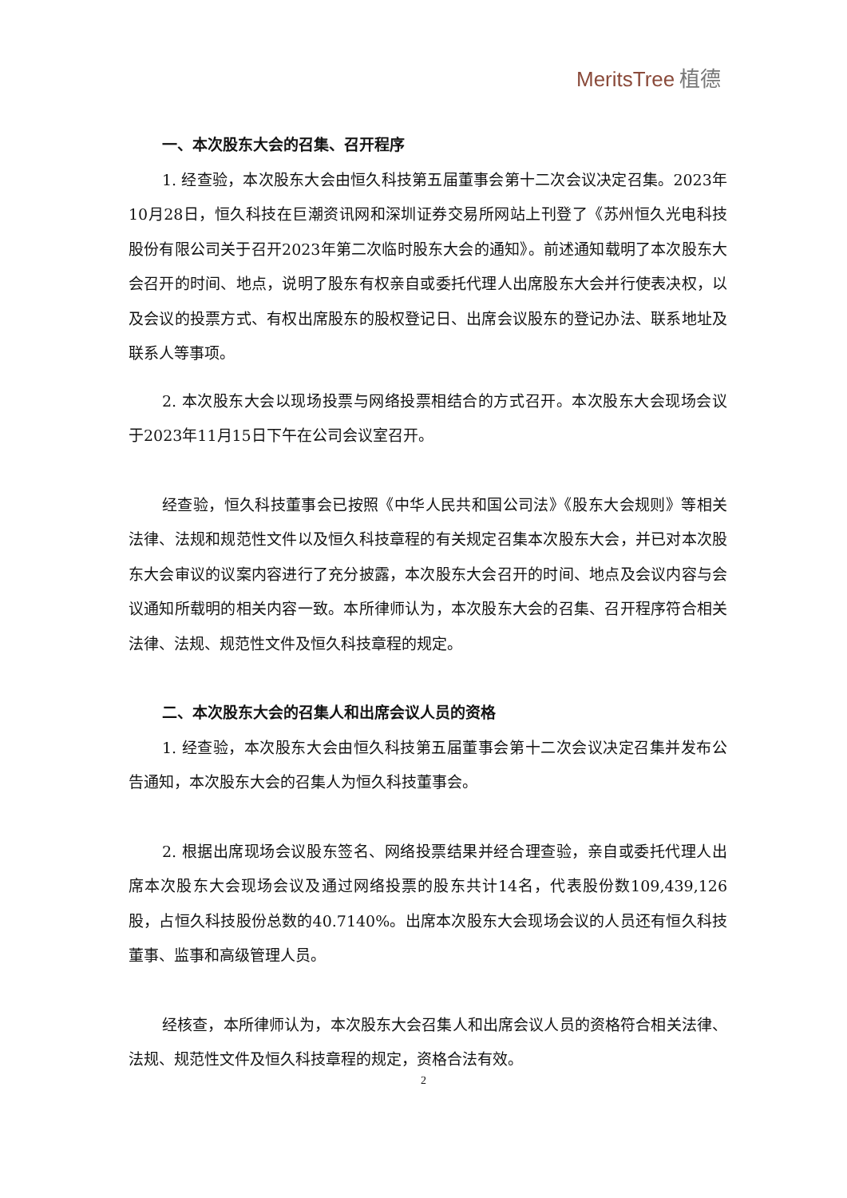MeritsTree 植德
一、本次股东大会的召集、召开程序
1. 经查验，本次股东大会由恒久科技第五届董事会第十二次会议决定召集。2023年10月28日，恒久科技在巨潮资讯网和深圳证券交易所网站上刊登了《苏州恒久光电科技股份有限公司关于召开2023年第二次临时股东大会的通知》。前述通知载明了本次股东大会召开的时间、地点，说明了股东有权亲自或委托代理人出席股东大会并行使表决权，以及会议的投票方式、有权出席股东的股权登记日、出席会议股东的登记办法、联系地址及联系人等事项。
2. 本次股东大会以现场投票与网络投票相结合的方式召开。本次股东大会现场会议于2023年11月15日下午在公司会议室召开。
经查验，恒久科技董事会已按照《中华人民共和国公司法》《股东大会规则》等相关法律、法规和规范性文件以及恒久科技章程的有关规定召集本次股东大会，并已对本次股东大会审议的议案内容进行了充分披露，本次股东大会召开的时间、地点及会议内容与会议通知所载明的相关内容一致。本所律师认为，本次股东大会的召集、召开程序符合相关法律、法规、规范性文件及恒久科技章程的规定。
二、本次股东大会的召集人和出席会议人员的资格
1. 经查验，本次股东大会由恒久科技第五届董事会第十二次会议决定召集并发布公告通知，本次股东大会的召集人为恒久科技董事会。
2. 根据出席现场会议股东签名、网络投票结果并经合理查验，亲自或委托代理人出席本次股东大会现场会议及通过网络投票的股东共计14名，代表股份数109,439,126股，占恒久科技股份总数的40.7140%。出席本次股东大会现场会议的人员还有恒久科技董事、监事和高级管理人员。
经核查，本所律师认为，本次股东大会召集人和出席会议人员的资格符合相关法律、法规、规范性文件及恒久科技章程的规定，资格合法有效。
2